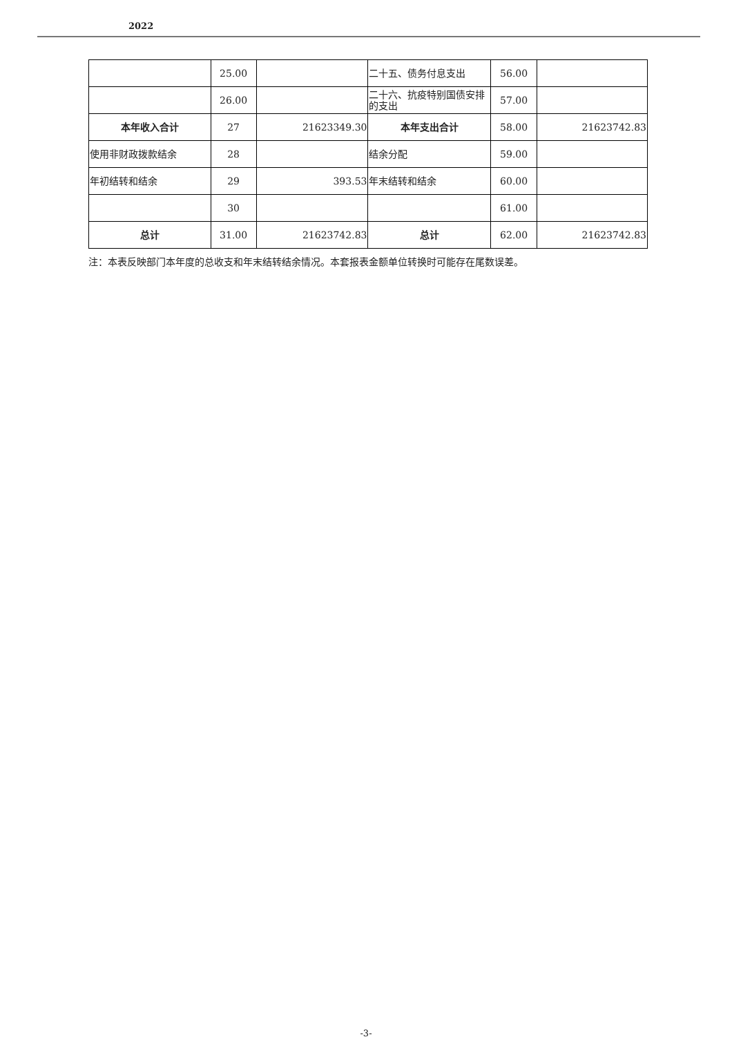2022
| | 25.00 | | 二十五、债务付息支出 | 56.00 | |
| | 26.00 | | 二十六、抗疫特别国债安排的支出 | 57.00 | |
| 本年收入合计 | 27 | 21623349.30 | 本年支出合计 | 58.00 | 21623742.83 |
| 使用非财政拨款结余 | 28 | | 结余分配 | 59.00 | |
| 年初结转和结余 | 29 | 393.53 | 年末结转和结余 | 60.00 | |
| | 30 | | | 61.00 | |
| 总计 | 31.00 | 21623742.83 | 总计 | 62.00 | 21623742.83 |
注：本表反映部门本年度的总收支和年末结转结余情况。本套报表金额单位转换时可能存在尾数误差。
-3-